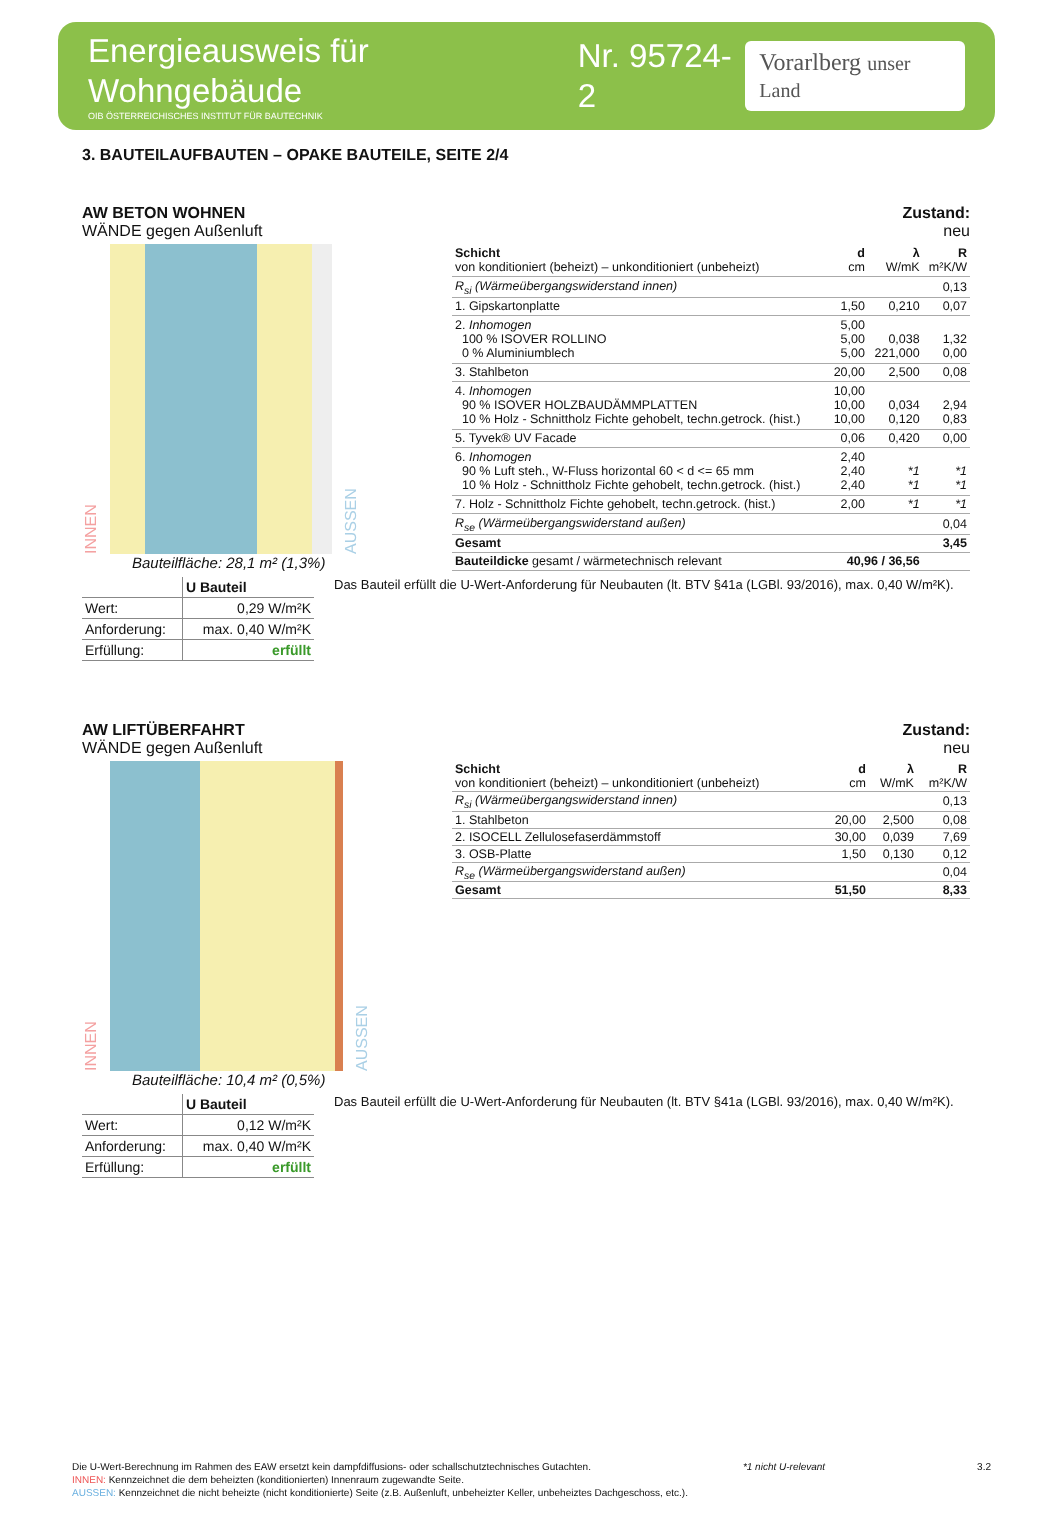Energieausweis für Wohngebäude
OIB ÖSTERREICHISCHES INSTITUT FÜR BAUTECHNIK
Nr. 95724-2
Vorarlberg unser Land
3. BAUTEILAUFBAUTEN – OPAKE BAUTEILE, SEITE 2/4
AW BETON WOHNEN
WÄNDE gegen Außenluft
Zustand:
neu
INNEN
AUSSEN
Bauteilfläche: 28,1 m² (1,3%)
| Schicht von konditioniert (beheizt) – unkonditioniert (unbeheizt) | d cm | λ W/mK | R m²K/W |
| R<sub>si</sub> (Wärmeübergangswiderstand innen) | | | 0,13 |
| 1. Gipskartonplatte | 1,50 | 0,210 | 0,07 |
| 2. Inhomogen 100 % ISOVER ROLLINO 0 % Aluminiumblech | 5,00 5,00 5,00 | 0,038 221,000 | 1,32 0,00 |
| 3. Stahlbeton | 20,00 | 2,500 | 0,08 |
| 4. Inhomogen 90 % ISOVER HOLZBAUDÄMMPLATTEN 10 % Holz - Schnittholz Fichte gehobelt, techn.getrock. (hist.) | 10,00 10,00 10,00 | 0,034 0,120 | 2,94 0,83 |
| 5. Tyvek® UV Facade | 0,06 | 0,420 | 0,00 |
| 6. Inhomogen 90 % Luft steh., W-Fluss horizontal 60 < d <= 65 mm 10 % Holz - Schnittholz Fichte gehobelt, techn.getrock. (hist.) | 2,40 2,40 2,40 | *1 *1 | *1 *1 |
| 7. Holz - Schnittholz Fichte gehobelt, techn.getrock. (hist.) | 2,00 | *1 | *1 |
| R<sub>se</sub> (Wärmeübergangswiderstand außen) | | | 0,04 |
| Gesamt | | | 3,45 |
| Bauteildicke gesamt / wärmetechnisch relevant | 40,96 / 36,56 | | |
| | U Bauteil |
| Wert: | 0,29 W/m²K |
| Anforderung: | max. 0,40 W/m²K |
| Erfüllung: | erfüllt |
Das Bauteil erfüllt die U-Wert-Anforderung für Neubauten (lt. BTV §41a (LGBl. 93/2016), max. 0,40 W/m²K).
AW LIFTÜBERFAHRT
WÄNDE gegen Außenluft
Zustand:
neu
INNEN
AUSSEN
Bauteilfläche: 10,4 m² (0,5%)
| Schicht von konditioniert (beheizt) – unkonditioniert (unbeheizt) | d cm | λ W/mK | R m²K/W |
| R<sub>si</sub> (Wärmeübergangswiderstand innen) | | | 0,13 |
| 1. Stahlbeton | 20,00 | 2,500 | 0,08 |
| 2. ISOCELL Zellulosefaserdämmstoff | 30,00 | 0,039 | 7,69 |
| 3. OSB-Platte | 1,50 | 0,130 | 0,12 |
| R<sub>se</sub> (Wärmeübergangswiderstand außen) | | | 0,04 |
| Gesamt | 51,50 | | 8,33 |
| | U Bauteil |
| Wert: | 0,12 W/m²K |
| Anforderung: | max. 0,40 W/m²K |
| Erfüllung: | erfüllt |
Das Bauteil erfüllt die U-Wert-Anforderung für Neubauten (lt. BTV §41a (LGBl. 93/2016), max. 0,40 W/m²K).
Die U-Wert-Berechnung im Rahmen des EAW ersetzt kein dampfdiffusions- oder schallschutztechnisches Gutachten. *1 nicht U-relevant 3.2
INNEN: Kennzeichnet die dem beheizten (konditionierten) Innenraum zugewandte Seite.
AUSSEN: Kennzeichnet die nicht beheizte (nicht konditionierte) Seite (z.B. Außenluft, unbeheizter Keller, unbeheiztes Dachgeschoss, etc.).